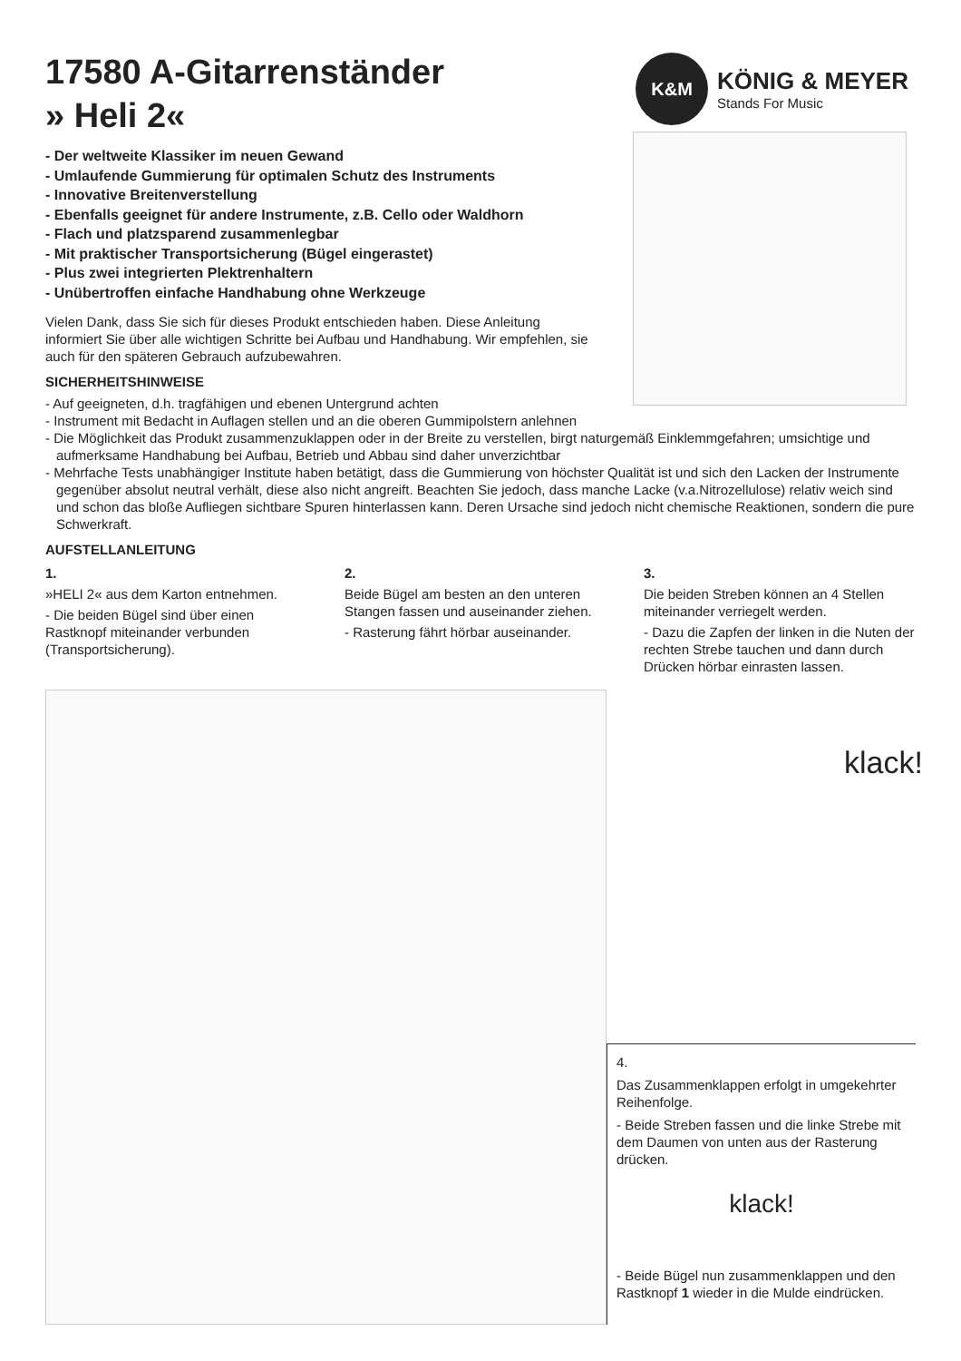K&M
KÖNIG & MEYER
Stands For Music
17580 A-Gitarrenständer
» Heli 2«
- Der weltweite Klassiker im neuen Gewand
- Umlaufende Gummierung für optimalen Schutz des Instruments
- Innovative Breitenverstellung
- Ebenfalls geeignet für andere Instrumente, z.B. Cello oder Waldhorn
- Flach und platzsparend zusammenlegbar
- Mit praktischer Transportsicherung (Bügel eingerastet)
- Plus zwei integrierten Plektrenhaltern
- Unübertroffen einfache Handhabung ohne Werkzeuge
Vielen Dank, dass Sie sich für dieses Produkt entschieden haben. Diese Anleitung informiert Sie über alle wichtigen Schritte bei Aufbau und Handhabung. Wir empfehlen, sie auch für den späteren Gebrauch aufzubewahren.
SICHERHEITSHINWEISE
- Auf geeigneten, d.h. tragfähigen und ebenen Untergrund achten
- Instrument mit Bedacht in Auflagen stellen und an die oberen Gummipolstern anlehnen
- Die Möglichkeit das Produkt zusammenzuklappen oder in der Breite zu verstellen, birgt naturgemäß Einklemmgefahren; umsichtige und aufmerksame Handhabung bei Aufbau, Betrieb und Abbau sind daher unverzichtbar
- Mehrfache Tests unabhängiger Institute haben betätigt, dass die Gummierung von höchster Qualität ist und sich den Lacken der Instrumente gegenüber absolut neutral verhält, diese also nicht angreift. Beachten Sie jedoch, dass manche Lacke (v.a.Nitrozellulose) relativ weich sind und schon das bloße Aufliegen sichtbare Spuren hinterlassen kann. Deren Ursache sind jedoch nicht chemische Reaktionen, sondern die pure Schwerkraft.
AUFSTELLANLEITUNG
1.
»HELI 2« aus dem Karton entnehmen.
- Die beiden Bügel sind über einen Rastknopf miteinander verbunden (Transportsicherung).
2.
Beide Bügel am besten an den unteren Stangen fassen und auseinander ziehen.
- Rasterung fährt hörbar auseinander.
3.
Die beiden Streben können an 4 Stellen miteinander verriegelt werden.
- Dazu die Zapfen der linken in die Nuten der rechten Strebe tauchen und dann durch Drücken hörbar einrasten lassen.
klack!
4.
Das Zusammenklappen erfolgt in umgekehrter Reihenfolge.
- Beide Streben fassen und die linke Strebe mit dem Daumen von unten aus der Rasterung drücken.
klack!
- Beide Bügel nun zusammenklappen und den Rastknopf 1 wieder in die Mulde eindrücken.